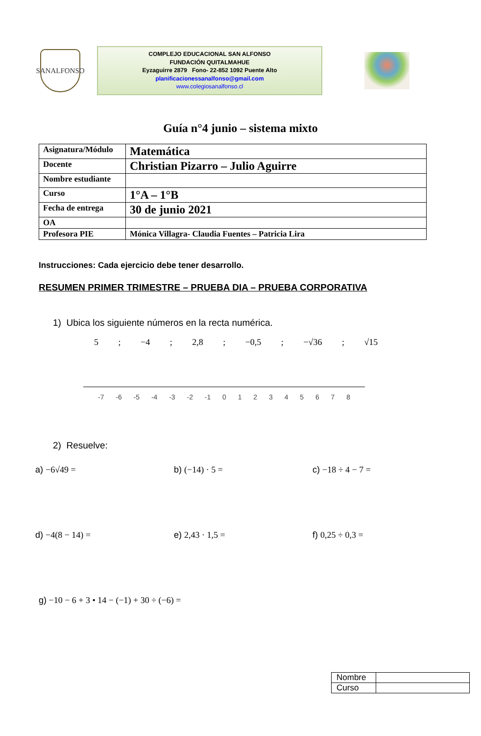SANALFONSO
COMPLEJO EDUCACIONAL SAN ALFONSO
FUNDACIÓN QUITALMAHUE
Eyzaguirre 2879 Fono- 22-852 1092 Puente Alto
planificacionessanalfonso@gmail.com
www.colegiosanalfonso.cl
Guía n°4 junio – sistema mixto
| Asignatura/Módulo | Matemática | |
| Docente | Christian Pizarro – Julio Aguirre | |
| Nombre estudiante | | |
| Curso | 1°A – 1°B | |
| Fecha de entrega | 30 de junio 2021 | |
| OA | | |
| Profesora PIE | | Mónica Villagra- Claudia Fuentes – Patricia Lira |
Instrucciones: Cada ejercicio debe tener desarrollo.
RESUMEN PRIMER TRIMESTRE – PRUEBA DIA – PRUEBA CORPORATIVA
1) Ubica los siguiente números en la recta numérica.
5 ; −4 ; 2,8 ; −0,5 ; −√36 ; √15
-7 -6 -5 -4 -3 -2 -1 0 1 2 3 4 5 6 7 8
2) Resuelve:
a) −6√49 = b) (−14) · 5 = c) −18 ÷ 4 − 7 =
d) −4(8 − 14) = e) 2,43 · 1,5 = f) 0,25 ÷ 0,3 =
g) −10 − 6 + 3 • 14 − (−1) + 30 ÷ (−6) =
| Nombre | |
| Curso | |